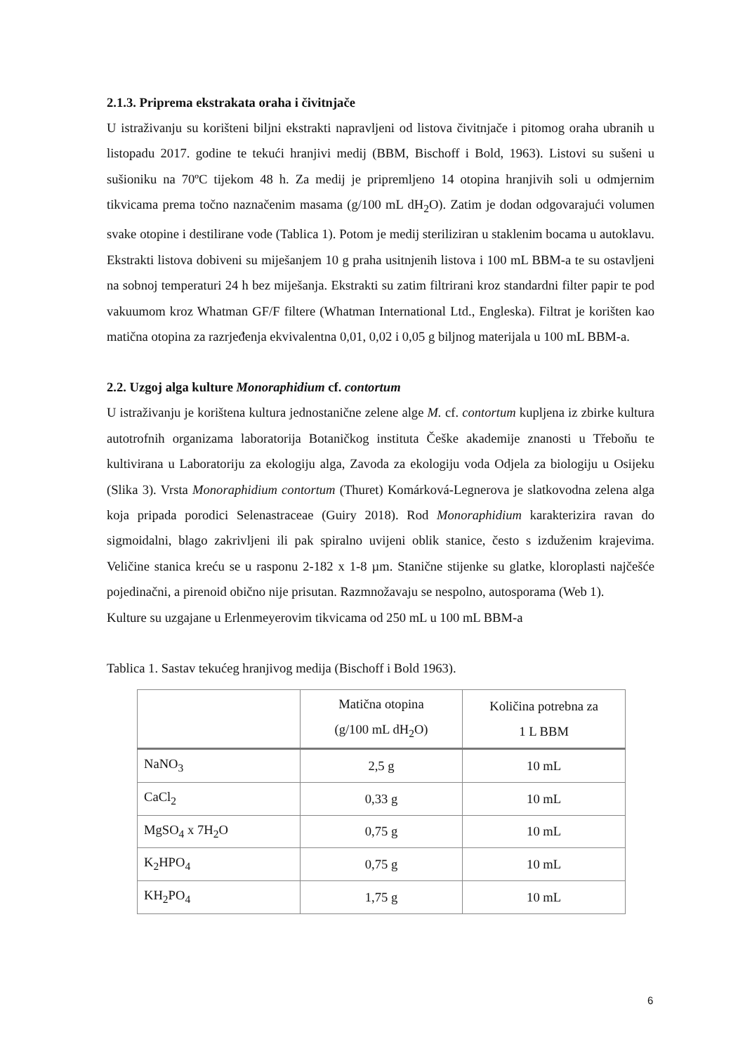2.1.3. Priprema ekstrakata oraha i čivitnjače
U istraživanju su korišteni biljni ekstrakti napravljeni od listova čivitnjače i pitomog oraha ubranih u listopadu 2017. godine te tekući hranjivi medij (BBM, Bischoff i Bold, 1963). Listovi su sušeni u sušioniku na 70ºC tijekom 48 h. Za medij je pripremljeno 14 otopina hranjivih soli u odmjernim tikvicama prema točno naznačenim masama (g/100 mL dH<sub>2</sub>O). Zatim je dodan odgovarajući volumen svake otopine i destilirane vode (Tablica 1). Potom je medij steriliziran u staklenim bocama u autoklavu. Ekstrakti listova dobiveni su miješanjem 10 g praha usitnjenih listova i 100 mL BBM-a te su ostavljeni na sobnoj temperaturi 24 h bez miješanja. Ekstrakti su zatim filtrirani kroz standardni filter papir te pod vakuumom kroz Whatman GF/F filtere (Whatman International Ltd., Engleska). Filtrat je korišten kao matična otopina za razrjeđenja ekvivalentna 0,01, 0,02 i 0,05 g biljnog materijala u 100 mL BBM-a.
2.2. Uzgoj alga kulture Monoraphidium cf. contortum
U istraživanju je korištena kultura jednostanične zelene alge M. cf. contortum kupljena iz zbirke kultura autotrofnih organizama laboratorija Botaničkog instituta Češke akademije znanosti u Třeboňu te kultivirana u Laboratoriju za ekologiju alga, Zavoda za ekologiju voda Odjela za biologiju u Osijeku (Slika 3). Vrsta Monoraphidium contortum (Thuret) Komárková-Legnerova je slatkovodna zelena alga koja pripada porodici Selenastraceae (Guiry 2018). Rod Monoraphidium karakterizira ravan do sigmoidalni, blago zakrivljeni ili pak spiralno uvijeni oblik stanice, često s izduženim krajevima. Veličine stanica kreću se u rasponu 2-182 x 1-8 µm. Stanične stijenke su glatke, kloroplasti najčešće pojedinačni, a pirenoid obično nije prisutan. Razmnožavaju se nespolno, autosporama (Web 1).
Kulture su uzgajane u Erlenmeyerovim tikvicama od 250 mL u 100 mL BBM-a
Tablica 1. Sastav tekućeg hranjivog medija (Bischoff i Bold 1963).
| | Matična otopina (g/100 mL dH<sub>2</sub>O) | Količina potrebna za 1 L BBM |
| --- | --- | --- |
| NaNO<sub>3</sub> | 2,5 g | 10 mL |
| CaCl<sub>2</sub> | 0,33 g | 10 mL |
| MgSO<sub>4</sub> x 7H<sub>2</sub>O | 0,75 g | 10 mL |
| K<sub>2</sub>HPO<sub>4</sub> | 0,75 g | 10 mL |
| KH<sub>2</sub>PO<sub>4</sub> | 1,75 g | 10 mL |
6